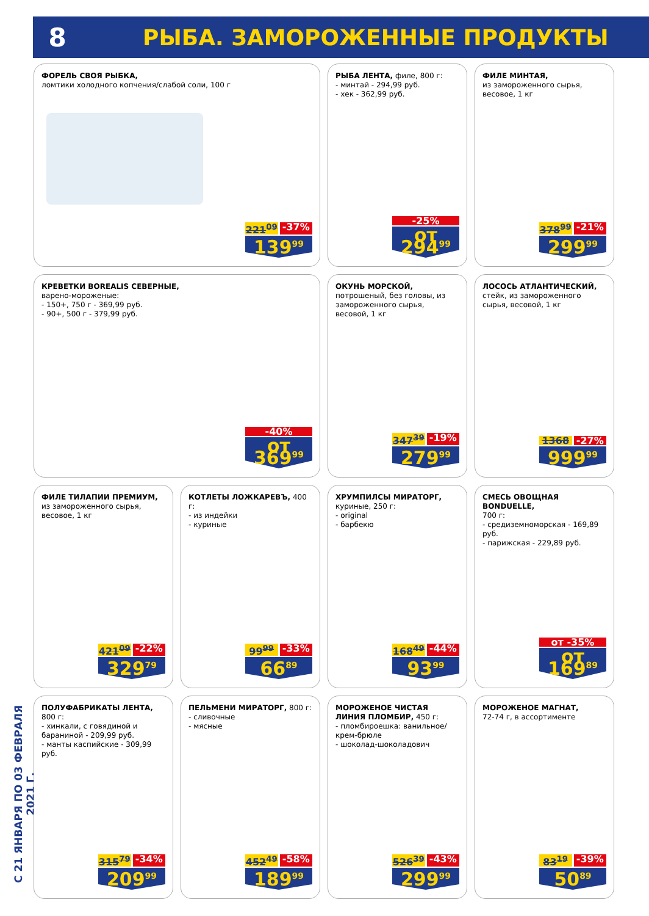8
РЫБА. ЗАМОРОЖЕННЫЕ ПРОДУКТЫ
С 21 ЯНВАРЯ ПО 03 ФЕВРАЛЯ 2021 Г.
ФОРЕЛЬ СВОЯ РЫБКА,
ломтики холодного копчения/слабой соли, 100 г
221<sup>09</sup> -37%
139<sup>99</sup>
РЫБА ЛЕНТА, филе, 800 г:
- минтай - 294,99 руб.
- хек - 362,99 руб.
-25%
от 294<sup>99</sup>
ФИЛЕ МИНТАЯ,
из замороженного сырья, весовое, 1 кг
378<sup>99</sup> -21%
299<sup>99</sup>
КРЕВЕТКИ BOREALIS СЕВЕРНЫЕ,
варено-мороженые:
- 150+, 750 г - 369,99 руб.
- 90+, 500 г - 379,99 руб.
-40%
от 369<sup>99</sup>
ОКУНЬ МОРСКОЙ, потрошеный, без головы, из замороженного сырья, весовой, 1 кг
347<sup>39</sup> -19%
279<sup>99</sup>
ЛОСОСЬ АТЛАНТИЧЕСКИЙ, стейк, из замороженного сырья, весовой, 1 кг
1368 -27%
999<sup>99</sup>
ФИЛЕ ТИЛАПИИ ПРЕМИУМ,
из замороженного сырья, весовое, 1 кг
421<sup>09</sup> -22%
329<sup>79</sup>
КОТЛЕТЫ ЛОЖКАРЕВЪ, 400 г:
- из индейки
- куриные
99<sup>99</sup> -33%
66<sup>89</sup>
ХРУМПИЛСЫ МИРАТОРГ,
куриные, 250 г:
- original
- барбекю
168<sup>49</sup> -44%
93<sup>99</sup>
СМЕСЬ ОВОЩНАЯ BONDUELLE,
700 г:
- средиземноморская - 169,89 руб.
- парижская - 229,89 руб.
от -35%
от 169<sup>89</sup>
ПОЛУФАБРИКАТЫ ЛЕНТА, 800 г:
- хинкали, с говядиной и бараниной - 209,99 руб.
- манты каспийские - 309,99 руб.
315<sup>79</sup> -34%
209<sup>99</sup>
ПЕЛЬМЕНИ МИРАТОРГ, 800 г:
- сливочные
- мясные
452<sup>49</sup> -58%
189<sup>99</sup>
МОРОЖЕНОЕ ЧИСТАЯ ЛИНИЯ ПЛОМБИР, 450 г:
- пломбироешка: ванильное/ крем-брюле
- шоколад-шоколадович
526<sup>39</sup> -43%
299<sup>99</sup>
МОРОЖЕНОЕ МАГНАТ,
72-74 г, в ассортименте
83<sup>19</sup> -39%
50<sup>89</sup>